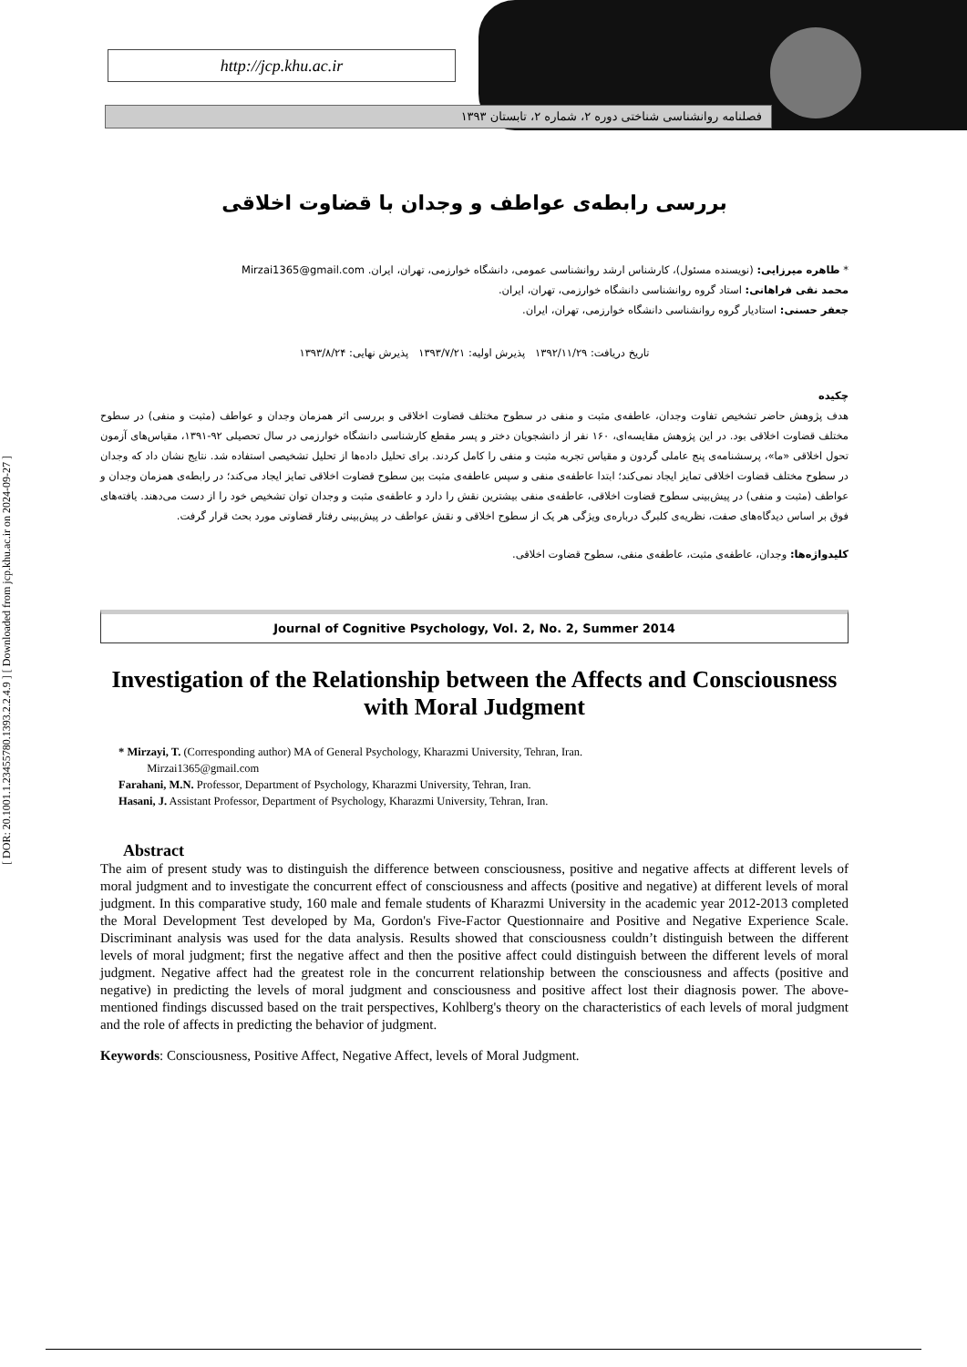http://jcp.khu.ac.ir
فصلنامه روانشناسی شناختی دوره ۲، شماره ۲، تابستان ۱۳۹۳
[ DOR: 20.1001.1.23455780.1393.2.2.4.9 ] [ Downloaded from jcp.khu.ac.ir on 2024-09-27 ]
بررسی رابطه‌ی عواطف و وجدان با قضاوت اخلاقی
* طاهره میرزایی: (نویسنده مسئول)، کارشناس ارشد روانشناسی عمومی، دانشگاه خوارزمی، تهران، ایران. Mirzai1365@gmail.com
محمد نقی فراهانی: استاد گروه روانشناسی دانشگاه خوارزمی، تهران، ایران.
جعفر حسنی: استادیار گروه روانشناسی دانشگاه خوارزمی، تهران، ایران.
تاریخ دریافت: ۱۳۹۲/۱۱/۲۹ پذیرش اولیه: ۱۳۹۳/۷/۲۱ پذیرش نهایی: ۱۳۹۳/۸/۲۴
چکیده
هدف پژوهش حاضر تشخیص تفاوت وجدان، عاطفه‌ی مثبت و منفی در سطوح مختلف قضاوت اخلاقی و بررسی اثر همزمان وجدان و عواطف (مثبت و منفی) در سطوح مختلف قضاوت اخلاقی بود. در این پژوهش مقایسه‌ای، ۱۶۰ نفر از دانشجویان دختر و پسر مقطع کارشناسی دانشگاه خوارزمی در سال تحصیلی ۹۲-۱۳۹۱، مقیاس‌های آزمون تحول اخلاقی «ما»، پرسشنامه‌ی پنج عاملی گردون و مقیاس تجربه مثبت و منفی را کامل کردند. برای تحلیل داده‌ها از تحلیل تشخیصی استفاده شد. نتایج نشان داد که وجدان در سطوح مختلف قضاوت اخلاقی تمایز ایجاد نمی‌کند؛ ابتدا عاطفه‌ی منفی و سپس عاطفه‌ی مثبت بین سطوح قضاوت اخلاقی تمایز ایجاد می‌کند؛ در رابطه‌ی همزمان وجدان و عواطف (مثبت و منفی) در پیش‌بینی سطوح قضاوت اخلاقی، عاطفه‌ی منفی بیشترین نقش را دارد و عاطفه‌ی مثبت و وجدان توان تشخیص خود را از دست می‌دهند. یافته‌های فوق بر اساس دیدگاه‌های صفت، نظریه‌ی کلبرگ درباره‌ی ویژگی هر یک از سطوح اخلاقی و نقش عواطف در پیش‌بینی رفتار قضاوتی مورد بحث قرار گرفت.
کلیدواژه‌ها: وجدان، عاطفه‌ی مثبت، عاطفه‌ی منفی، سطوح قضاوت اخلاقی.
Journal of Cognitive Psychology, Vol. 2, No. 2, Summer 2014
Investigation of the Relationship between the Affects and Consciousness with Moral Judgment
* Mirzayi, T. (Corresponding author) MA of General Psychology, Kharazmi University, Tehran, Iran.
Mirzai1365@gmail.com
Farahani, M.N. Professor, Department of Psychology, Kharazmi University, Tehran, Iran.
Hasani, J. Assistant Professor, Department of Psychology, Kharazmi University, Tehran, Iran.
Abstract
The aim of present study was to distinguish the difference between consciousness, positive and negative affects at different levels of moral judgment and to investigate the concurrent effect of consciousness and affects (positive and negative) at different levels of moral judgment. In this comparative study, 160 male and female students of Kharazmi University in the academic year 2012-2013 completed the Moral Development Test developed by Ma, Gordon's Five-Factor Questionnaire and Positive and Negative Experience Scale. Discriminant analysis was used for the data analysis. Results showed that consciousness couldn’t distinguish between the different levels of moral judgment; first the negative affect and then the positive affect could distinguish between the different levels of moral judgment. Negative affect had the greatest role in the concurrent relationship between the consciousness and affects (positive and negative) in predicting the levels of moral judgment and consciousness and positive affect lost their diagnosis power. The above-mentioned findings discussed based on the trait perspectives, Kohlberg's theory on the characteristics of each levels of moral judgment and the role of affects in predicting the behavior of judgment.
Keywords: Consciousness, Positive Affect, Negative Affect, levels of Moral Judgment.